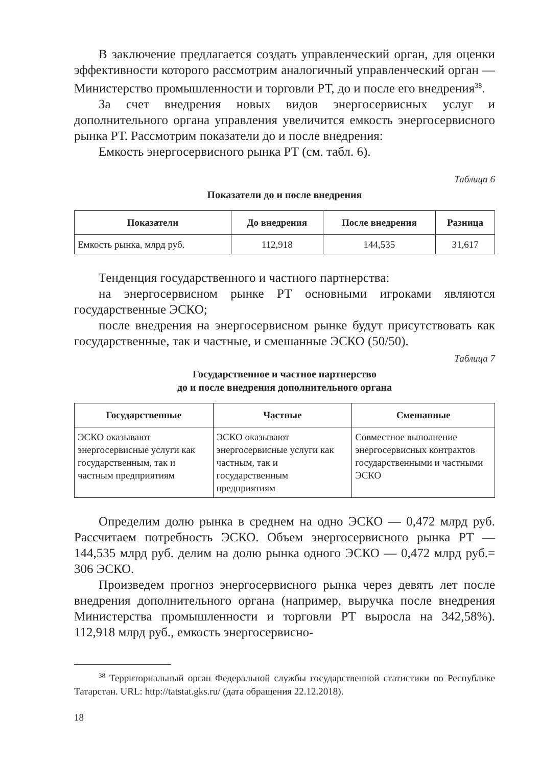В заключение предлагается создать управленческий орган, для оценки эффективности которого рассмотрим аналогичный управленческий орган — Министерство промышленности и торговли РТ, до и после его внедрения<sup>38</sup>.
За счет внедрения новых видов энергосервисных услуг и дополнительного органа управления увеличится емкость энергосервисного рынка РТ. Рассмотрим показатели до и после внедрения:
Емкость энергосервисного рынка РТ (см. табл. 6).
Таблица 6
Показатели до и после внедрения
| Показатели | До внедрения | После внедрения | Разница |
| --- | --- | --- | --- |
| Емкость рынка, млрд руб. | 112,918 | 144,535 | 31,617 |
Тенденция государственного и частного партнерства:
на энергосервисном рынке РТ основными игроками являются государственные ЭСКО;
после внедрения на энергосервисном рынке будут присутствовать как государственные, так и частные, и смешанные ЭСКО (50/50).
Таблица 7
Государственное и частное партнерство
до и после внедрения дополнительного органа
| Государственные | Частные | Смешанные |
| --- | --- | --- |
| ЭСКО оказывают энергосервисные услуги как государственным, так и частным предприятиям | ЭСКО оказывают энергосервисные услуги как частным, так и государственным предприятиям | Совместное выполнение энергосервисных контрактов государственными и частными ЭСКО |
Определим долю рынка в среднем на одно ЭСКО — 0,472 млрд руб. Рассчитаем потребность ЭСКО. Объем энергосервисного рынка РТ — 144,535 млрд руб. делим на долю рынка одного ЭСКО — 0,472 млрд руб.= 306 ЭСКО.
Произведем прогноз энергосервисного рынка через девять лет после внедрения дополнительного органа (например, выручка после внедрения Министерства промышленности и торговли РТ выросла на 342,58%). 112,918 млрд руб., емкость энергосервисно-
<sup>38</sup> Территориальный орган Федеральной службы государственной статистики по Республике Татарстан. URL: http://tatstat.gks.ru/ (дата обращения 22.12.2018).
18